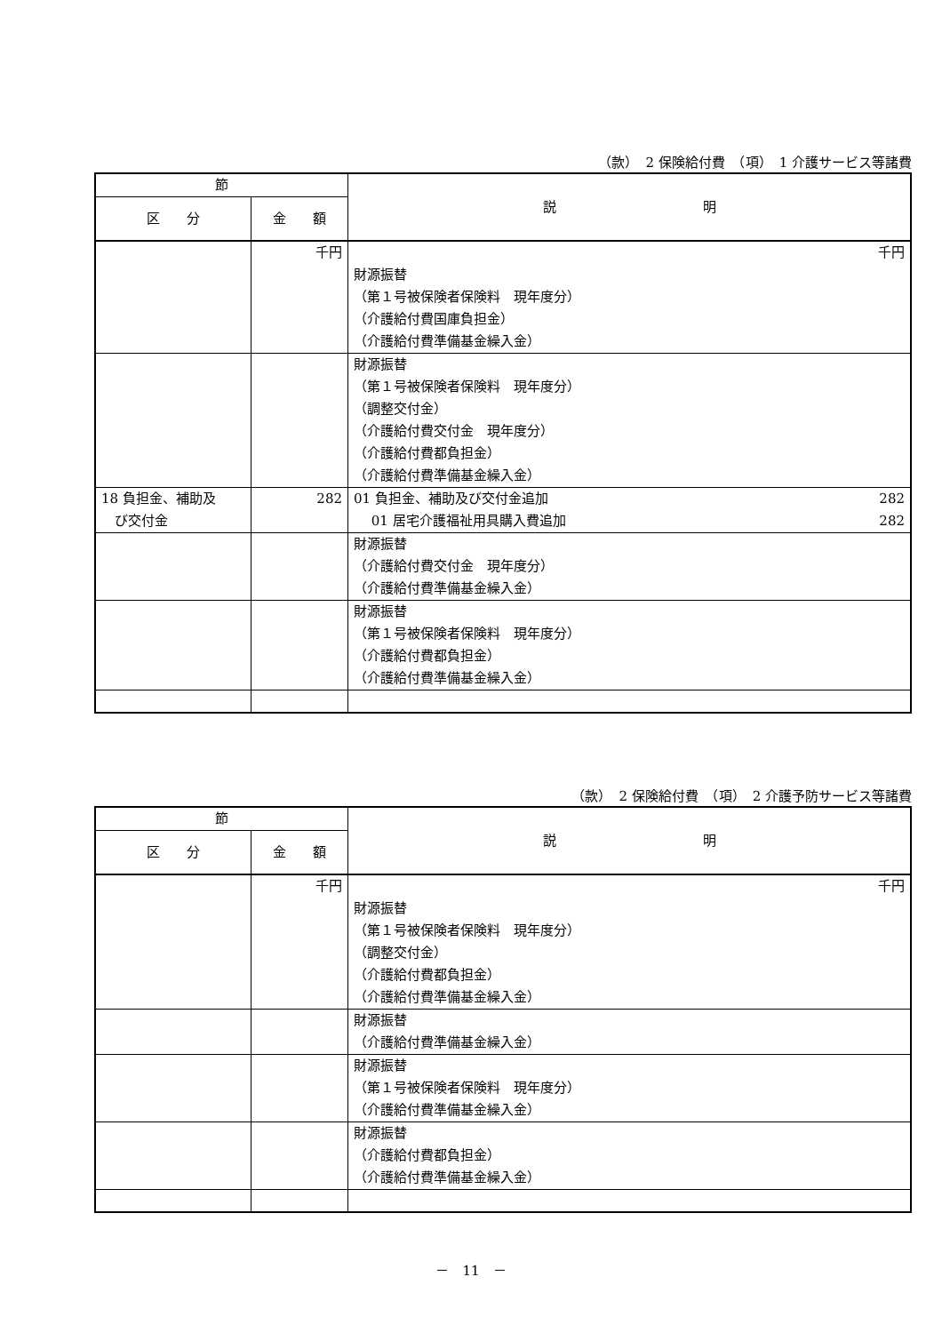（款）　2 保険給付費　（項）　1 介護サービス等諸費
| 節 | | 説 明 |
| --- | --- | --- |
| 区 分 | 金 額 | |
| | 千円 | 千円 財源振替 （第１号被保険者保険料 現年度分） （介護給付費国庫負担金） （介護給付費準備基金繰入金） |
| | | 財源振替 （第１号被保険者保険料 現年度分） （調整交付金） （介護給付費交付金 現年度分） （介護給付費都負担金） （介護給付費準備基金繰入金） |
| 18 負担金、補助及 び交付金 | 282 | 01 負担金、補助及び交付金追加 282 01 居宅介護福祉用具購入費追加 282 |
| | | 財源振替 （介護給付費交付金 現年度分） （介護給付費準備基金繰入金） |
| | | 財源振替 （第１号被保険者保険料 現年度分） （介護給付費都負担金） （介護給付費準備基金繰入金） |
（款）　2 保険給付費　（項）　2 介護予防サービス等諸費
| 節 | | 説 明 |
| --- | --- | --- |
| 区 分 | 金 額 | |
| | 千円 | 千円 財源振替 （第１号被保険者保険料 現年度分） （調整交付金） （介護給付費都負担金） （介護給付費準備基金繰入金） |
| | | 財源振替 （介護給付費準備基金繰入金） |
| | | 財源振替 （第１号被保険者保険料 現年度分） （介護給付費準備基金繰入金） |
| | | 財源振替 （介護給付費都負担金） （介護給付費準備基金繰入金） |
－　11　－